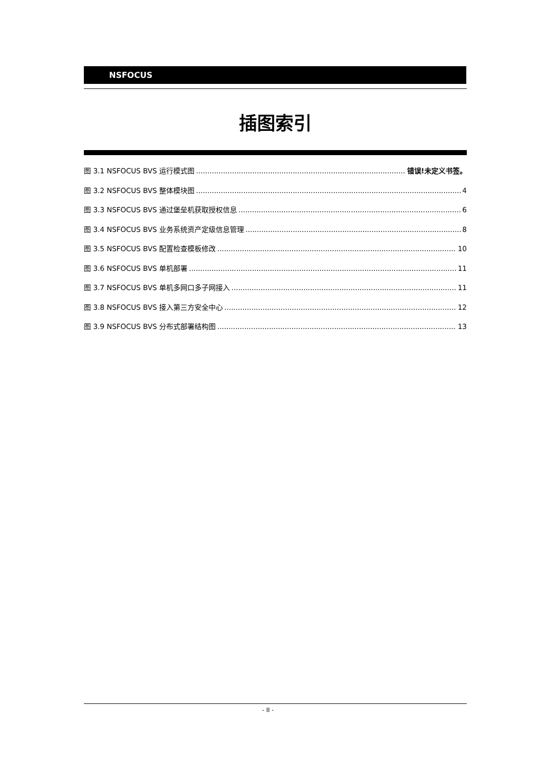NSFOCUS
插图索引
图 3.1 NSFOCUS BVS 运行模式图 错误!未定义书签。
图 3.2 NSFOCUS BVS 整体模块图 4
图 3.3 NSFOCUS BVS 通过堡垒机获取授权信息 6
图 3.4 NSFOCUS BVS 业务系统资产定级信息管理 8
图 3.5 NSFOCUS BVS 配置检查模板修改 10
图 3.6 NSFOCUS BVS 单机部署 11
图 3.7 NSFOCUS BVS 单机多网口多子网接入 11
图 3.8 NSFOCUS BVS 接入第三方安全中心 12
图 3.9 NSFOCUS BVS 分布式部署结构图 13
- II -